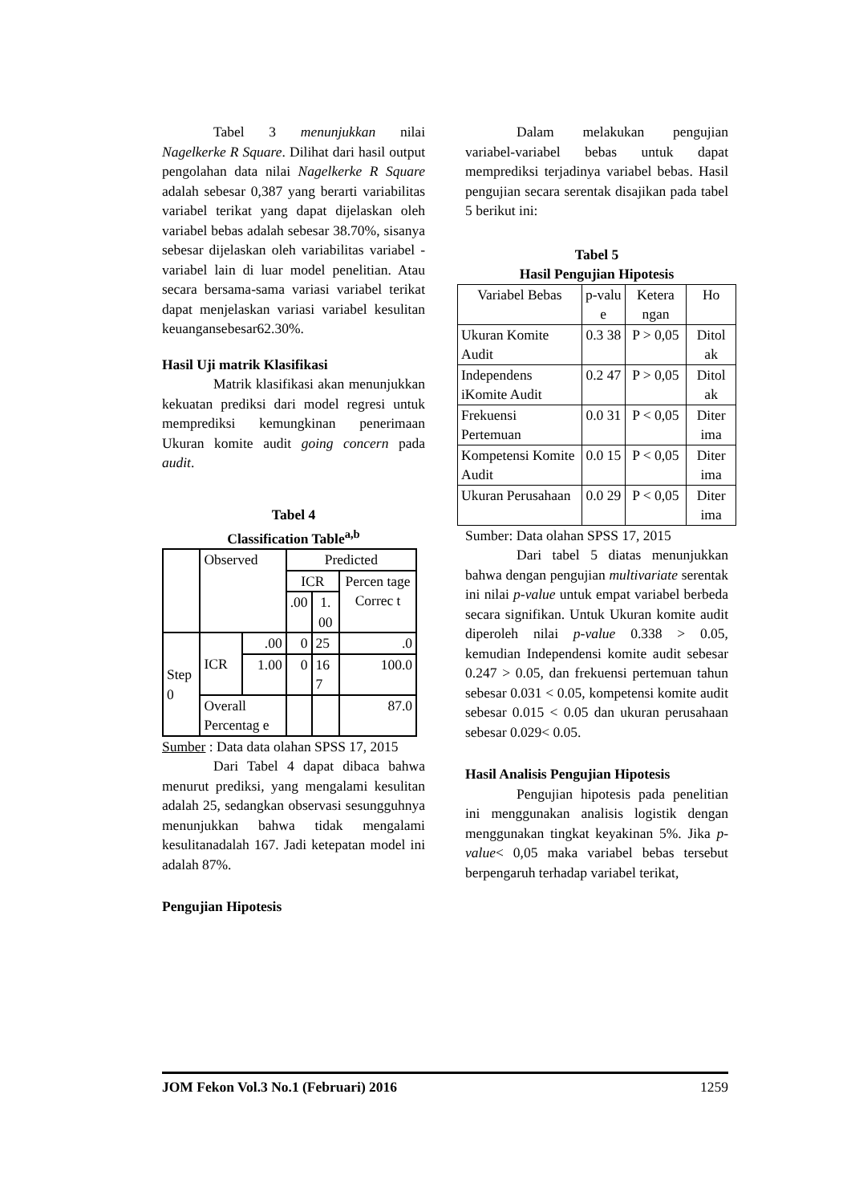Tabel 3 menunjukkan nilai Nagelkerke R Square. Dilihat dari hasil output pengolahan data nilai Nagelkerke R Square adalah sebesar 0,387 yang berarti variabilitas variabel terikat yang dapat dijelaskan oleh variabel bebas adalah sebesar 38.70%, sisanya sebesar dijelaskan oleh variabilitas variabel - variabel lain di luar model penelitian. Atau secara bersama-sama variasi variabel terikat dapat menjelaskan variasi variabel kesulitan keuangansebesar62.30%.
Hasil Uji matrik Klasifikasi
Matrik klasifikasi akan menunjukkan kekuatan prediksi dari model regresi untuk memprediksi kemungkinan penerimaan Ukuran komite audit going concern pada audit.
Tabel 4
Classification Table<sup>a,b</sup>
| | Observed | | Predicted | | |
| | | | ICR | | Percen tage Correc t |
| | | | .00 | 1. 00 | |
| Step 0 | ICR | .00 | 0 | 25 | .0 |
| | | 1.00 | 0 | 16 7 | 100.0 |
| | Overall Percentag e | | | | 87.0 |
Sumber : Data data olahan SPSS 17, 2015
Dari Tabel 4 dapat dibaca bahwa menurut prediksi, yang mengalami kesulitan adalah 25, sedangkan observasi sesungguhnya menunjukkan bahwa tidak mengalami kesulitanadalah 167. Jadi ketepatan model ini adalah 87%.
Pengujian Hipotesis
Dalam melakukan pengujian variabel-variabel bebas untuk dapat memprediksi terjadinya variabel bebas. Hasil pengujian secara serentak disajikan pada tabel 5 berikut ini:
Tabel 5
Hasil Pengujian Hipotesis
| Variabel Bebas | p-valu e | Ketera ngan | Ho |
| --- | --- | --- | --- |
| Ukuran Komite Audit | 0.3 38 | P > 0,05 | Ditol ak |
| Independens iKomite Audit | 0.2 47 | P > 0,05 | Ditol ak |
| Frekuensi Pertemuan | 0.0 31 | P < 0,05 | Diter ima |
| Kompetensi Komite Audit | 0.0 15 | P < 0,05 | Diter ima |
| Ukuran Perusahaan | 0.0 29 | P < 0,05 | Diter ima |
Sumber: Data olahan SPSS 17, 2015
Dari tabel 5 diatas menunjukkan bahwa dengan pengujian multivariate serentak ini nilai p-value untuk empat variabel berbeda secara signifikan. Untuk Ukuran komite audit diperoleh nilai p-value 0.338 > 0.05, kemudian Independensi komite audit sebesar 0.247 > 0.05, dan frekuensi pertemuan tahun sebesar 0.031 < 0.05, kompetensi komite audit sebesar 0.015 < 0.05 dan ukuran perusahaan sebesar 0.029< 0.05.
Hasil Analisis Pengujian Hipotesis
Pengujian hipotesis pada penelitian ini menggunakan analisis logistik dengan menggunakan tingkat keyakinan 5%. Jika p-value< 0,05 maka variabel bebas tersebut berpengaruh terhadap variabel terikat,
JOM Fekon Vol.3 No.1 (Februari) 2016 1259